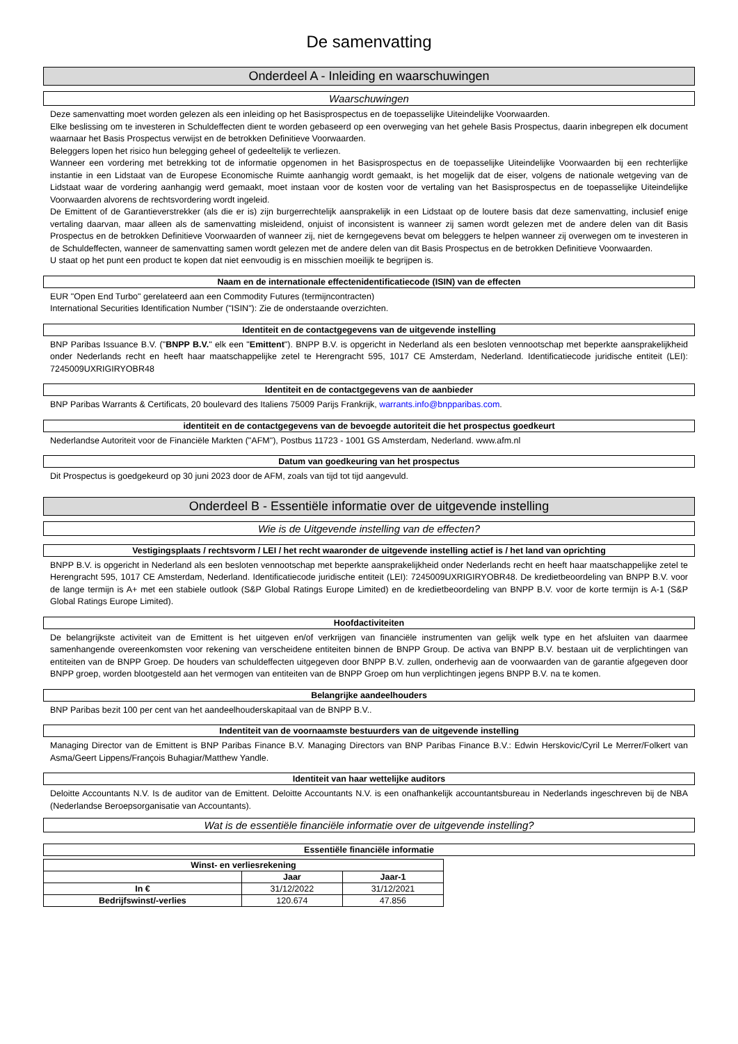De samenvatting
Onderdeel A - Inleiding en waarschuwingen
Waarschuwingen
Deze samenvatting moet worden gelezen als een inleiding op het Basisprospectus en de toepasselijke Uiteindelijke Voorwaarden.
Elke beslissing om te investeren in Schuldeffecten dient te worden gebaseerd op een overweging van het gehele Basis Prospectus, daarin inbegrepen elk document waarnaar het Basis Prospectus verwijst en de betrokken Definitieve Voorwaarden.
Beleggers lopen het risico hun belegging geheel of gedeeltelijk te verliezen.
Wanneer een vordering met betrekking tot de informatie opgenomen in het Basisprospectus en de toepasselijke Uiteindelijke Voorwaarden bij een rechterlijke instantie in een Lidstaat van de Europese Economische Ruimte aanhangig wordt gemaakt, is het mogelijk dat de eiser, volgens de nationale wetgeving van de Lidstaat waar de vordering aanhangig werd gemaakt, moet instaan voor de kosten voor de vertaling van het Basisprospectus en de toepasselijke Uiteindelijke Voorwaarden alvorens de rechtsvordering wordt ingeleid.
De Emittent of de Garantieverstrekker (als die er is) zijn burgerrechtelijk aansprakelijk in een Lidstaat op de loutere basis dat deze samenvatting, inclusief enige vertaling daarvan, maar alleen als de samenvatting misleidend, onjuist of inconsistent is wanneer zij samen wordt gelezen met de andere delen van dit Basis Prospectus en de betrokken Definitieve Voorwaarden of wanneer zij, niet de kerngegevens bevat om beleggers te helpen wanneer zij overwegen om te investeren in de Schuldeffecten, wanneer de samenvatting samen wordt gelezen met de andere delen van dit Basis Prospectus en de betrokken Definitieve Voorwaarden.
U staat op het punt een product te kopen dat niet eenvoudig is en misschien moeilijk te begrijpen is.
Naam en de internationale effectenidentificatiecode (ISIN) van de effecten
EUR "Open End Turbo" gerelateerd aan een Commodity Futures (termijncontracten)
International Securities Identification Number ("ISIN"): Zie de onderstaande overzichten.
Identiteit en de contactgegevens van de uitgevende instelling
BNP Paribas Issuance B.V. ("BNPP B.V." elk een "Emittent"). BNPP B.V. is opgericht in Nederland als een besloten vennootschap met beperkte aansprakelijkheid onder Nederlands recht en heeft haar maatschappelijke zetel te Herengracht 595, 1017 CE Amsterdam, Nederland. Identificatiecode juridische entiteit (LEI): 7245009UXRIGIRYOBR48
Identiteit en de contactgegevens van de aanbieder
BNP Paribas Warrants & Certificats, 20 boulevard des Italiens 75009 Parijs Frankrijk, warrants.info@bnpparibas.com.
identiteit en de contactgegevens van de bevoegde autoriteit die het prospectus goedkeurt
Nederlandse Autoriteit voor de Financiële Markten ("AFM"), Postbus 11723 - 1001 GS Amsterdam, Nederland. www.afm.nl
Datum van goedkeuring van het prospectus
Dit Prospectus is goedgekeurd op 30 juni 2023 door de AFM, zoals van tijd tot tijd aangevuld.
Onderdeel B - Essentiële informatie over de uitgevende instelling
Wie is de Uitgevende instelling van de effecten?
Vestigingsplaats / rechtsvorm / LEI / het recht waaronder de uitgevende instelling actief is / het land van oprichting
BNPP B.V. is opgericht in Nederland als een besloten vennootschap met beperkte aansprakelijkheid onder Nederlands recht en heeft haar maatschappelijke zetel te Herengracht 595, 1017 CE Amsterdam, Nederland. Identificatiecode juridische entiteit (LEI): 7245009UXRIGIRYOBR48. De kredietbeoordeling van BNPP B.V. voor de lange termijn is A+ met een stabiele outlook (S&P Global Ratings Europe Limited) en de kredietbeoordeling van BNPP B.V. voor de korte termijn is A-1 (S&P Global Ratings Europe Limited).
Hoofdactiviteiten
De belangrijkste activiteit van de Emittent is het uitgeven en/of verkrijgen van financiële instrumenten van gelijk welk type en het afsluiten van daarmee samenhangende overeenkomsten voor rekening van verscheidene entiteiten binnen de BNPP Group. De activa van BNPP B.V. bestaan uit de verplichtingen van entiteiten van de BNPP Groep. De houders van schuldeffecten uitgegeven door BNPP B.V. zullen, onderhevig aan de voorwaarden van de garantie afgegeven door BNPP groep, worden blootgesteld aan het vermogen van entiteiten van de BNPP Groep om hun verplichtingen jegens BNPP B.V. na te komen.
Belangrijke aandeelhouders
BNP Paribas bezit 100 per cent van het aandeelhouderskapitaal van de BNPP B.V..
Indentiteit van de voornaamste bestuurders van de uitgevende instelling
Managing Director van de Emittent is BNP Paribas Finance B.V. Managing Directors van BNP Paribas Finance B.V.: Edwin Herskovic/Cyril Le Merrer/Folkert van Asma/Geert Lippens/François Buhagiar/Matthew Yandle.
Identiteit van haar wettelijke auditors
Deloitte Accountants N.V. Is de auditor van de Emittent. Deloitte Accountants N.V. is een onafhankelijk accountantsbureau in Nederlands ingeschreven bij de NBA (Nederlandse Beroepsorganisatie van Accountants).
Wat is de essentiële financiële informatie over de uitgevende instelling?
Essentiële financiële informatie
| Winst- en verliesrekening | | |
| --- | --- | --- |
| | Jaar | Jaar-1 |
| In € | 31/12/2022 | 31/12/2021 |
| Bedrijfswinst/-verlies | 120.674 | 47.856 |